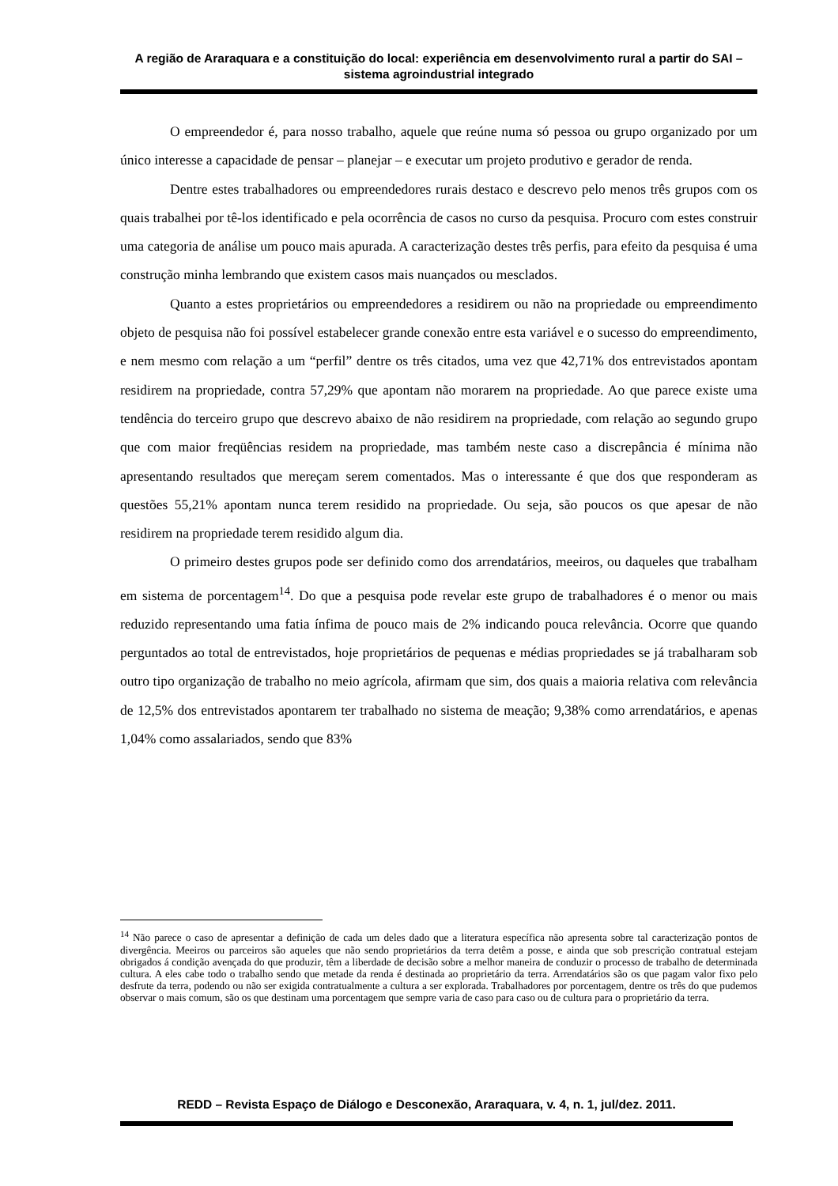A região de Araraquara e a constituição do local: experiência em desenvolvimento rural a partir do SAI – sistema agroindustrial integrado
O empreendedor é, para nosso trabalho, aquele que reúne numa só pessoa ou grupo organizado por um único interesse a capacidade de pensar – planejar – e executar um projeto produtivo e gerador de renda.
Dentre estes trabalhadores ou empreendedores rurais destaco e descrevo pelo menos três grupos com os quais trabalhei por tê-los identificado e pela ocorrência de casos no curso da pesquisa. Procuro com estes construir uma categoria de análise um pouco mais apurada. A caracterização destes três perfis, para efeito da pesquisa é uma construção minha lembrando que existem casos mais nuançados ou mesclados.
Quanto a estes proprietários ou empreendedores a residirem ou não na propriedade ou empreendimento objeto de pesquisa não foi possível estabelecer grande conexão entre esta variável e o sucesso do empreendimento, e nem mesmo com relação a um “perfil” dentre os três citados, uma vez que 42,71% dos entrevistados apontam residirem na propriedade, contra 57,29% que apontam não morarem na propriedade. Ao que parece existe uma tendência do terceiro grupo que descrevo abaixo de não residirem na propriedade, com relação ao segundo grupo que com maior freqüências residem na propriedade, mas também neste caso a discrepância é mínima não apresentando resultados que mereçam serem comentados. Mas o interessante é que dos que responderam as questões 55,21% apontam nunca terem residido na propriedade. Ou seja, são poucos os que apesar de não residirem na propriedade terem residido algum dia.
O primeiro destes grupos pode ser definido como dos arrendatários, meeiros, ou daqueles que trabalham em sistema de porcentagem<sup>14</sup>. Do que a pesquisa pode revelar este grupo de trabalhadores é o menor ou mais reduzido representando uma fatia ínfima de pouco mais de 2% indicando pouca relevância. Ocorre que quando perguntados ao total de entrevistados, hoje proprietários de pequenas e médias propriedades se já trabalharam sob outro tipo organização de trabalho no meio agrícola, afirmam que sim, dos quais a maioria relativa com relevância de 12,5% dos entrevistados apontarem ter trabalhado no sistema de meação; 9,38% como arrendatários, e apenas 1,04% como assalariados, sendo que 83%
<sup>14</sup> Não parece o caso de apresentar a definição de cada um deles dado que a literatura específica não apresenta sobre tal caracterização pontos de divergência. Meeiros ou parceiros são aqueles que não sendo proprietários da terra detêm a posse, e ainda que sob prescrição contratual estejam obrigados á condição avençada do que produzir, têm a liberdade de decisão sobre a melhor maneira de conduzir o processo de trabalho de determinada cultura. A eles cabe todo o trabalho sendo que metade da renda é destinada ao proprietário da terra. Arrendatários são os que pagam valor fixo pelo desfrute da terra, podendo ou não ser exigida contratualmente a cultura a ser explorada. Trabalhadores por porcentagem, dentre os três do que pudemos observar o mais comum, são os que destinam uma porcentagem que sempre varia de caso para caso ou de cultura para o proprietário da terra.
REDD – Revista Espaço de Diálogo e Desconexão, Araraquara, v. 4, n. 1, jul/dez. 2011.